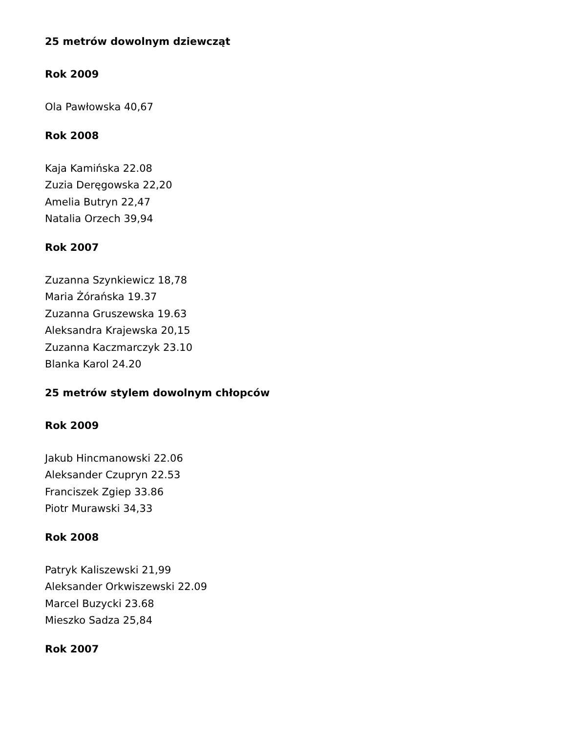25 metrów dowolnym dziewcząt
Rok 2009
Ola Pawłowska 40,67
Rok 2008
Kaja Kamińska 22.08
Zuzia Deręgowska 22,20
Amelia Butryn 22,47
Natalia Orzech 39,94
Rok 2007
Zuzanna Szynkiewicz 18,78
Maria Żórańska 19.37
Zuzanna Gruszewska 19.63
Aleksandra Krajewska 20,15
Zuzanna Kaczmarczyk 23.10
Blanka Karol 24.20
25 metrów stylem dowolnym chłopców
Rok 2009
Jakub Hincmanowski 22.06
Aleksander Czupryn 22.53
Franciszek Zgiep 33.86
Piotr Murawski 34,33
Rok 2008
Patryk Kaliszewski 21,99
Aleksander Orkwiszewski 22.09
Marcel Buzycki 23.68
Mieszko Sadza 25,84
Rok 2007